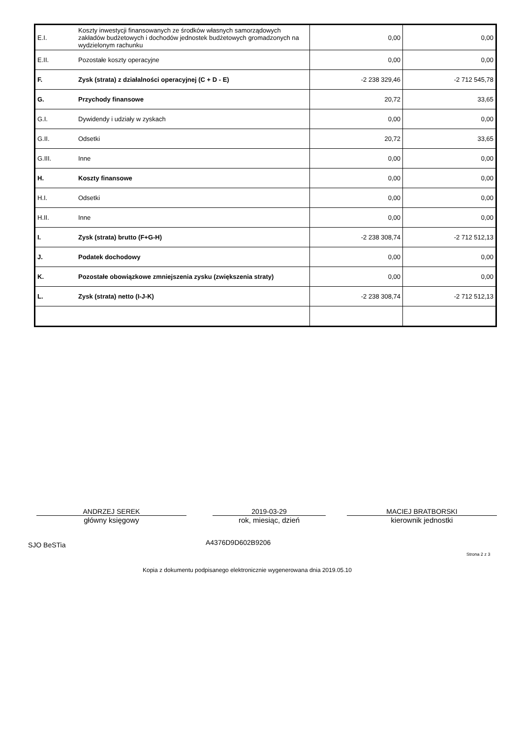| E.I. | Koszty inwestycji finansowanych ze środków własnych samorządowych zakładów budżetowych i dochodów jednostek budżetowych gromadzonych na wydzielonym rachunku | 0,00 | 0,00 |
| E.II. | Pozostałe koszty operacyjne | 0,00 | 0,00 |
| F. | Zysk (strata) z działalności operacyjnej (C + D - E) | -2 238 329,46 | -2 712 545,78 |
| G. | Przychody finansowe | 20,72 | 33,65 |
| G.I. | Dywidendy i udziały w zyskach | 0,00 | 0,00 |
| G.II. | Odsetki | 20,72 | 33,65 |
| G.III. | Inne | 0,00 | 0,00 |
| H. | Koszty finansowe | 0,00 | 0,00 |
| H.I. | Odsetki | 0,00 | 0,00 |
| H.II. | Inne | 0,00 | 0,00 |
| I. | Zysk (strata) brutto (F+G-H) | -2 238 308,74 | -2 712 512,13 |
| J. | Podatek dochodowy | 0,00 | 0,00 |
| K. | Pozostałe obowiązkowe zmniejszenia zysku (zwiększenia straty) | 0,00 | 0,00 |
| L. | Zysk (strata) netto (I-J-K) | -2 238 308,74 | -2 712 512,13 |
ANDRZEJ SEREK
główny księgowy
2019-03-29
rok, miesiąc, dzień
MACIEJ BRATBORSKI
kierownik jednostki
SJO BeSTia A4376D9D602B9206
Strona 2 z 3
Kopia z dokumentu podpisanego elektronicznie wygenerowana dnia 2019.05.10